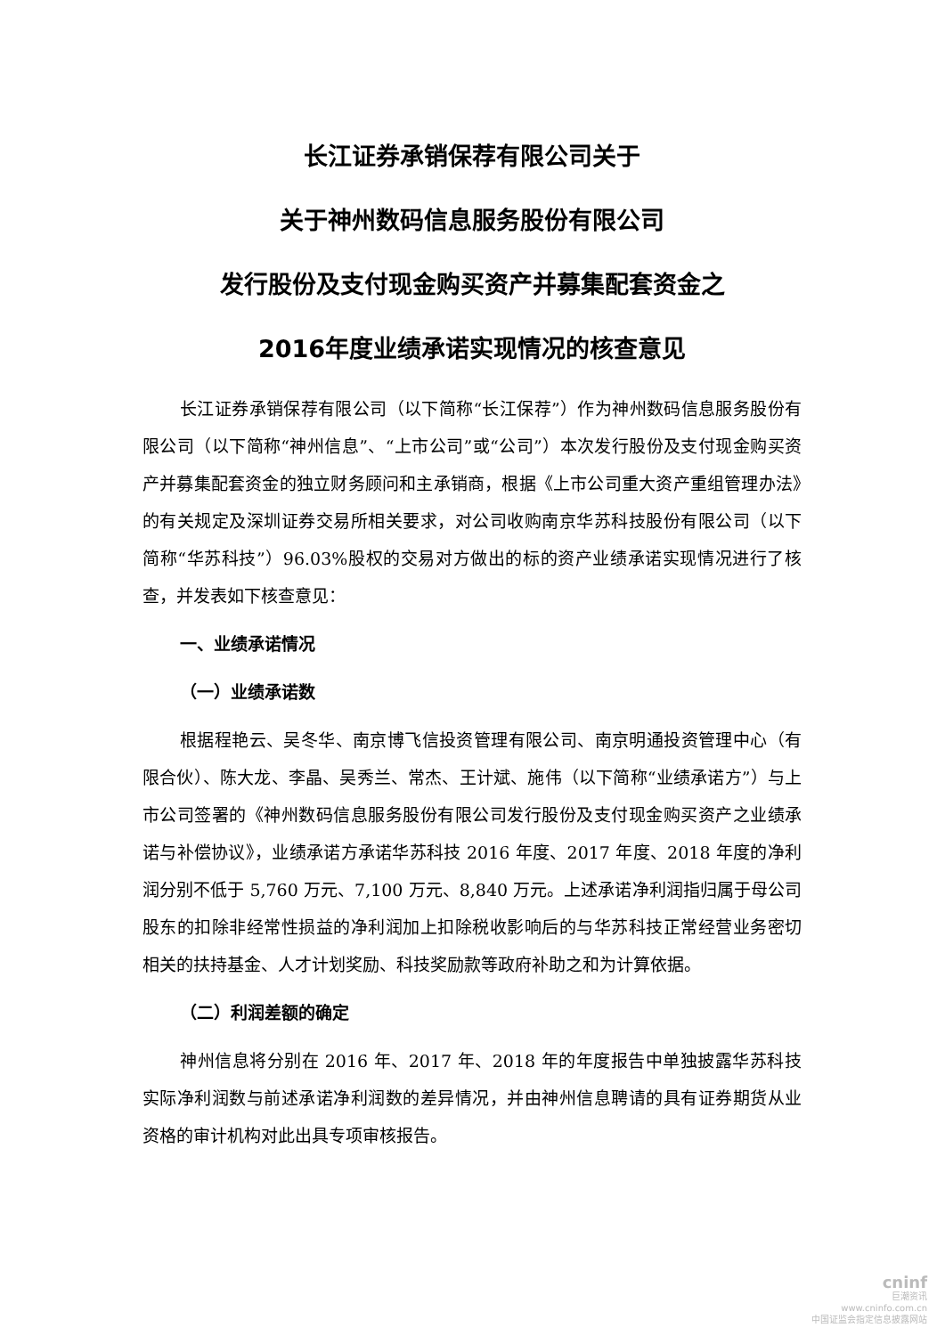长江证券承销保荐有限公司关于
关于神州数码信息服务股份有限公司
发行股份及支付现金购买资产并募集配套资金之
2016年度业绩承诺实现情况的核查意见
长江证券承销保荐有限公司（以下简称“长江保荐”）作为神州数码信息服务股份有限公司（以下简称“神州信息”、“上市公司”或“公司”）本次发行股份及支付现金购买资产并募集配套资金的独立财务顾问和主承销商，根据《上市公司重大资产重组管理办法》的有关规定及深圳证券交易所相关要求，对公司收购南京华苏科技股份有限公司（以下简称“华苏科技”）96.03%股权的交易对方做出的标的资产业绩承诺实现情况进行了核查，并发表如下核查意见：
一、业绩承诺情况
（一）业绩承诺数
根据程艳云、吴冬华、南京博飞信投资管理有限公司、南京明通投资管理中心（有限合伙）、陈大龙、李晶、吴秀兰、常杰、王计斌、施伟（以下简称“业绩承诺方”）与上市公司签署的《神州数码信息服务股份有限公司发行股份及支付现金购买资产之业绩承诺与补偿协议》，业绩承诺方承诺华苏科技 2016 年度、2017 年度、2018 年度的净利润分别不低于 5,760 万元、7,100 万元、8,840 万元。上述承诺净利润指归属于母公司股东的扣除非经常性损益的净利润加上扣除税收影响后的与华苏科技正常经营业务密切相关的扶持基金、人才计划奖励、科技奖励款等政府补助之和为计算依据。
（二）利润差额的确定
神州信息将分别在 2016 年、2017 年、2018 年的年度报告中单独披露华苏科技实际净利润数与前述承诺净利润数的差异情况，并由神州信息聘请的具有证券期货从业资格的审计机构对此出具专项审核报告。
cninf
巨潮资讯
www.cninfo.com.cn
中国证监会指定信息披露网站